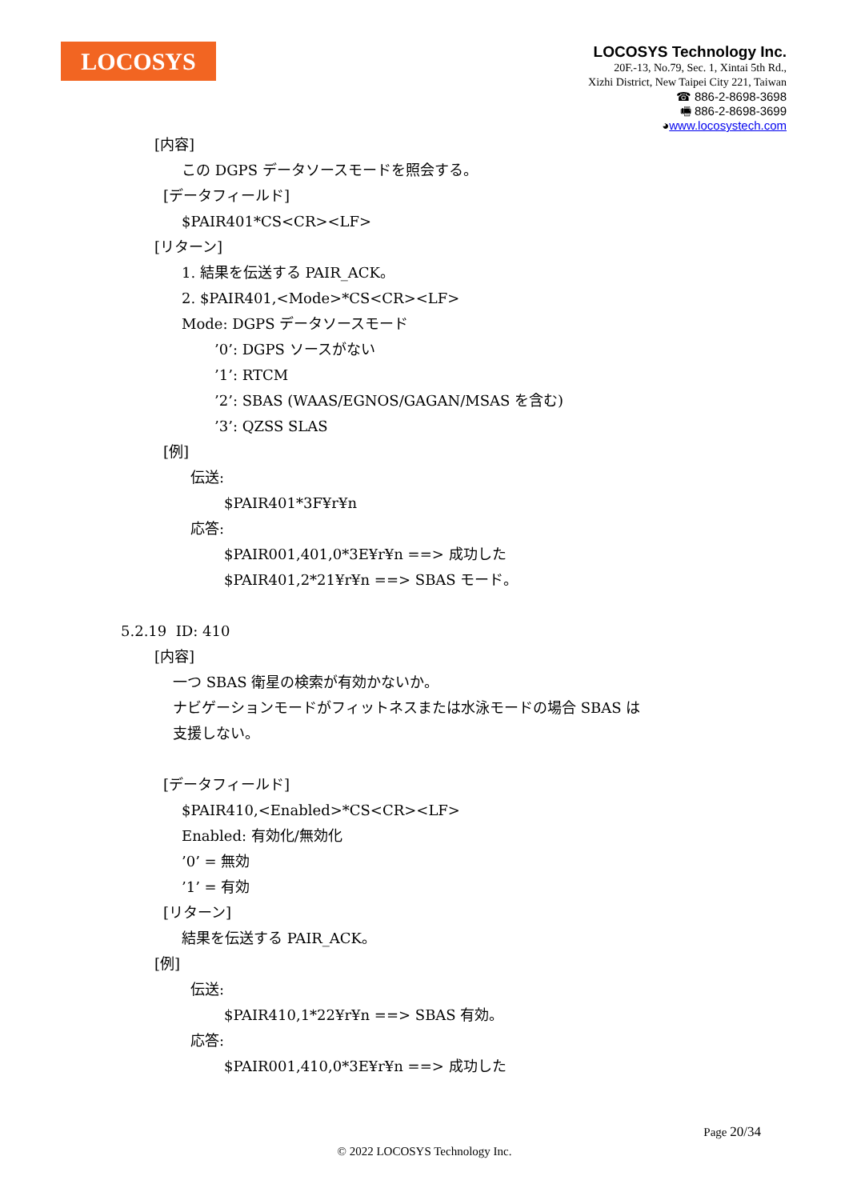LOCOSYS
LOCOSYS Technology Inc.
20F.-13, No.79, Sec. 1, Xintai 5th Rd.,
Xizhi District, New Taipei City 221, Taiwan
☎ 886-2-8698-3698
🖷 886-2-8698-3699
◕www.locosystech.com
[内容]
この DGPS データソースモードを照会する。
[データフィールド]
$PAIR401*CS<CR><LF>
[リターン]
1. 結果を伝送する PAIR_ACK。
2. $PAIR401,<Mode>*CS<CR><LF>
Mode: DGPS データソースモード
’0’: DGPS ソースがない
’1’: RTCM
’2’: SBAS (WAAS/EGNOS/GAGAN/MSAS を含む)
’3’: QZSS SLAS
[例]
伝送:
$PAIR401*3F¥r¥n
応答:
$PAIR001,401,0*3E¥r¥n ==> 成功した
$PAIR401,2*21¥r¥n ==> SBAS モード。
5.2.19 ID: 410
[内容]
一つ SBAS 衛星の検索が有効かないか。
ナビゲーションモードがフィットネスまたは水泳モードの場合 SBAS は
支援しない。
[データフィールド]
$PAIR410,<Enabled>*CS<CR><LF>
Enabled: 有効化/無効化
’0’ = 無効
’1’ = 有効
[リターン]
結果を伝送する PAIR_ACK。
[例]
伝送:
$PAIR410,1*22¥r¥n ==> SBAS 有効。
応答:
$PAIR001,410,0*3E¥r¥n ==> 成功した
Page 20/34
© 2022 LOCOSYS Technology Inc.